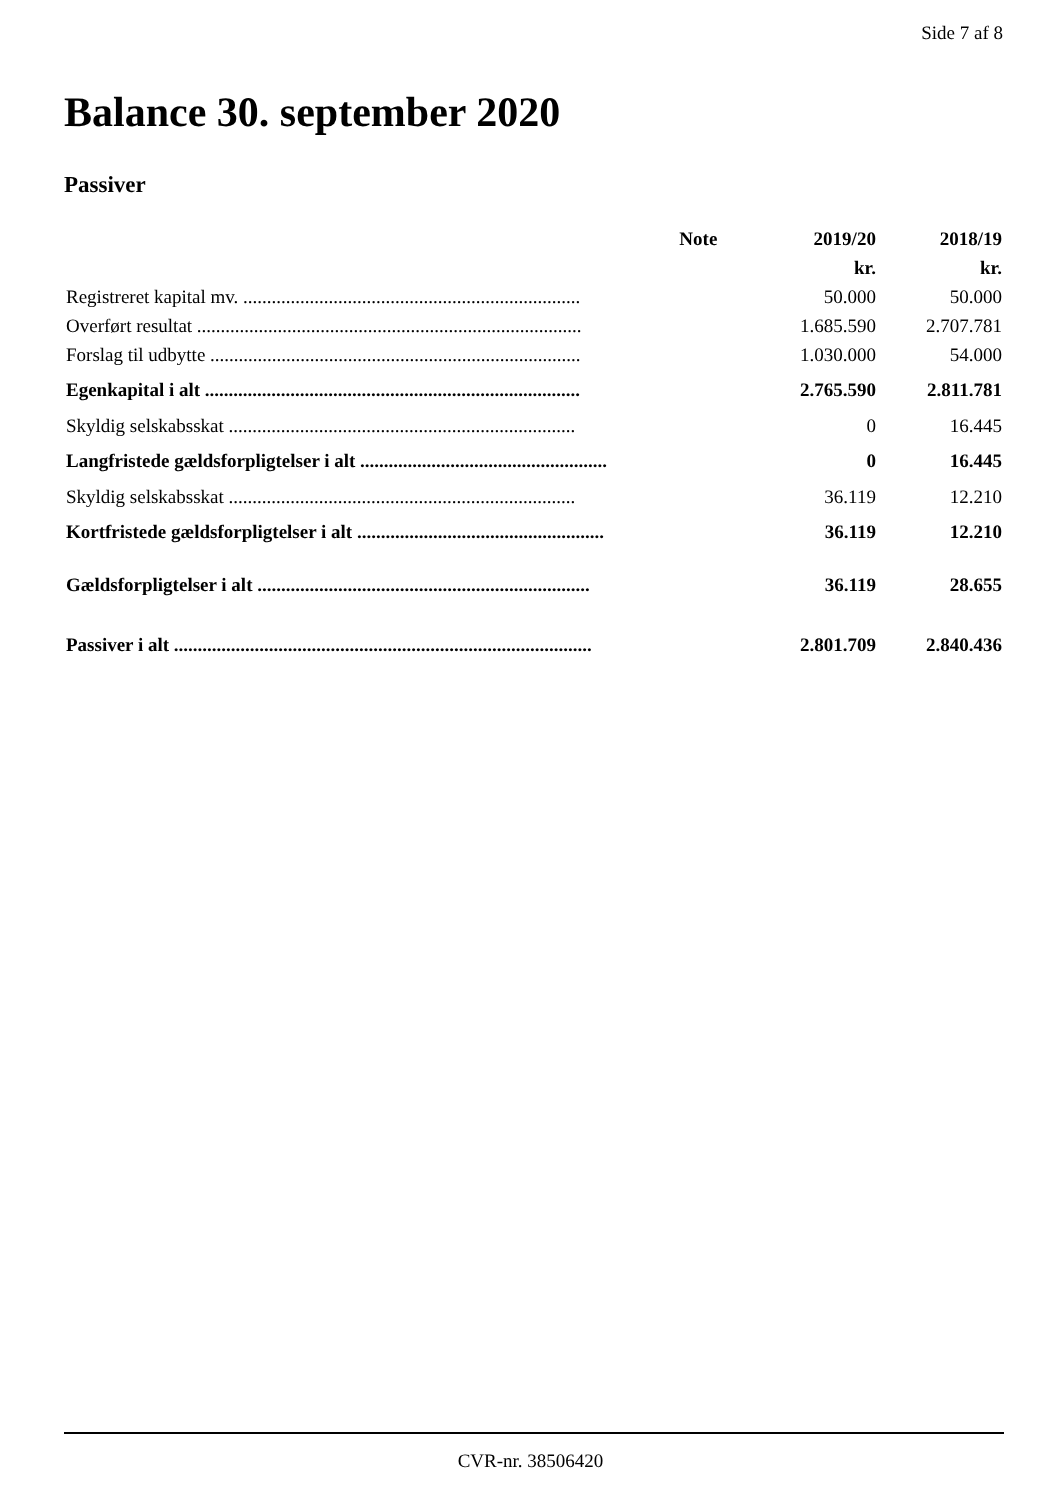Side 7 af 8
Balance 30. september 2020
Passiver
| | Note | 2019/20 | 2018/19 |
| --- | --- | --- | --- |
| | | kr. | kr. |
| Registreret kapital mv. ....................................................................... | | 50.000 | 50.000 |
| Overført resultat ................................................................................. | | 1.685.590 | 2.707.781 |
| Forslag til udbytte .............................................................................. | | 1.030.000 | 54.000 |
| Egenkapital i alt ............................................................................... | | 2.765.590 | 2.811.781 |
| Skyldig selskabsskat ......................................................................... | | 0 | 16.445 |
| Langfristede gældsforpligtelser i alt .................................................... | | 0 | 16.445 |
| Skyldig selskabsskat ......................................................................... | | 36.119 | 12.210 |
| Kortfristede gældsforpligtelser i alt .................................................... | | 36.119 | 12.210 |
| Gældsforpligtelser i alt ...................................................................... | | 36.119 | 28.655 |
| Passiver i alt ........................................................................................ | | 2.801.709 | 2.840.436 |
CVR-nr. 38506420